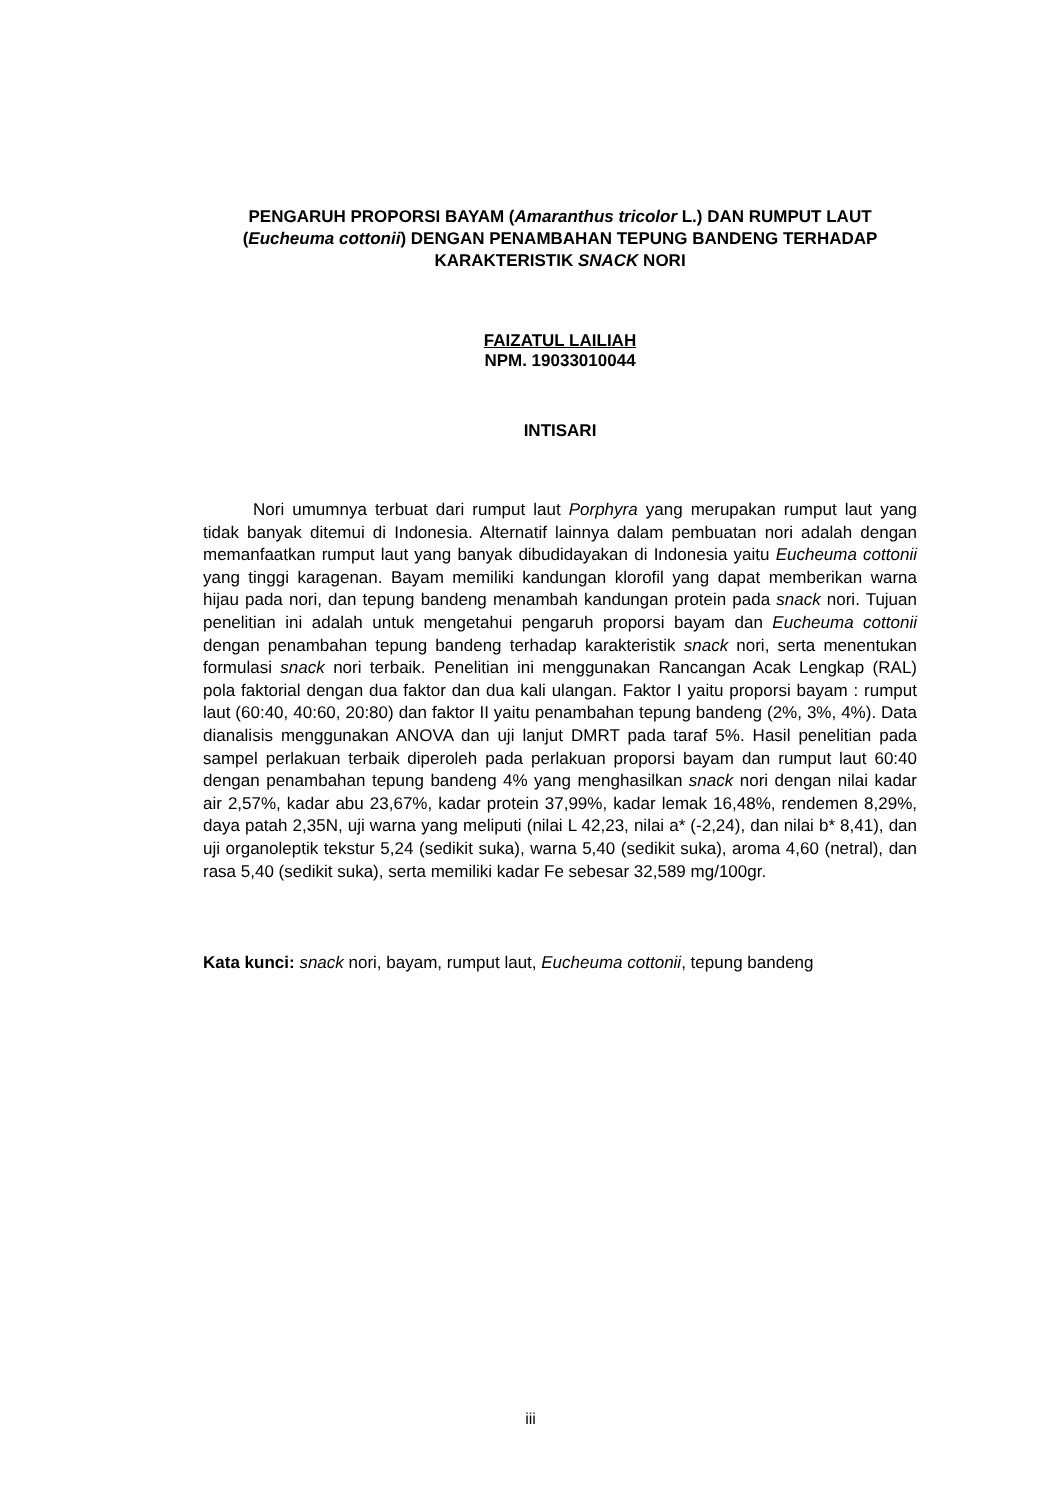PENGARUH PROPORSI BAYAM (Amaranthus tricolor L.) DAN RUMPUT LAUT (Eucheuma cottonii) DENGAN PENAMBAHAN TEPUNG BANDENG TERHADAP KARAKTERISTIK SNACK NORI
FAIZATUL LAILIAH
NPM. 19033010044
INTISARI
Nori umumnya terbuat dari rumput laut Porphyra yang merupakan rumput laut yang tidak banyak ditemui di Indonesia. Alternatif lainnya dalam pembuatan nori adalah dengan memanfaatkan rumput laut yang banyak dibudidayakan di Indonesia yaitu Eucheuma cottonii yang tinggi karagenan. Bayam memiliki kandungan klorofil yang dapat memberikan warna hijau pada nori, dan tepung bandeng menambah kandungan protein pada snack nori. Tujuan penelitian ini adalah untuk mengetahui pengaruh proporsi bayam dan Eucheuma cottonii dengan penambahan tepung bandeng terhadap karakteristik snack nori, serta menentukan formulasi snack nori terbaik. Penelitian ini menggunakan Rancangan Acak Lengkap (RAL) pola faktorial dengan dua faktor dan dua kali ulangan. Faktor I yaitu proporsi bayam : rumput laut (60:40, 40:60, 20:80) dan faktor II yaitu penambahan tepung bandeng (2%, 3%, 4%). Data dianalisis menggunakan ANOVA dan uji lanjut DMRT pada taraf 5%. Hasil penelitian pada sampel perlakuan terbaik diperoleh pada perlakuan proporsi bayam dan rumput laut 60:40 dengan penambahan tepung bandeng 4% yang menghasilkan snack nori dengan nilai kadar air 2,57%, kadar abu 23,67%, kadar protein 37,99%, kadar lemak 16,48%, rendemen 8,29%, daya patah 2,35N, uji warna yang meliputi (nilai L 42,23, nilai a* (-2,24), dan nilai b* 8,41), dan uji organoleptik tekstur 5,24 (sedikit suka), warna 5,40 (sedikit suka), aroma 4,60 (netral), dan rasa 5,40 (sedikit suka), serta memiliki kadar Fe sebesar 32,589 mg/100gr.
Kata kunci: snack nori, bayam, rumput laut, Eucheuma cottonii, tepung bandeng
iii